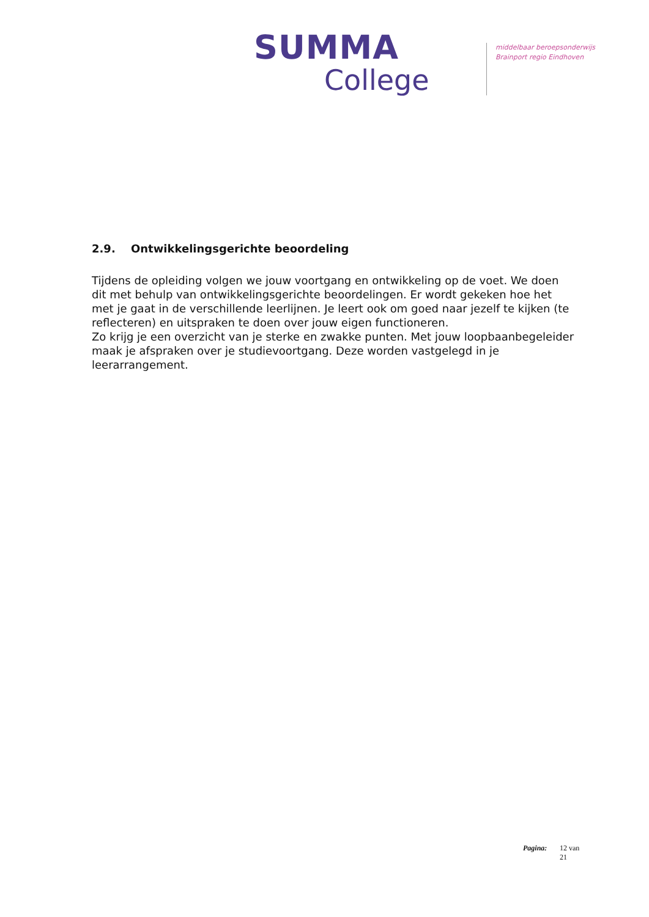SUMMA
College
middelbaar beroepsonderwijs
Brainport regio Eindhoven
2.9. Ontwikkelingsgerichte beoordeling
Tijdens de opleiding volgen we jouw voortgang en ontwikkeling op de voet. We doen dit met behulp van ontwikkelingsgerichte beoordelingen. Er wordt gekeken hoe het met je gaat in de verschillende leerlijnen. Je leert ook om goed naar jezelf te kijken (te reflecteren) en uitspraken te doen over jouw eigen functioneren.
Zo krijg je een overzicht van je sterke en zwakke punten. Met jouw loopbaanbegeleider maak je afspraken over je studievoortgang. Deze worden vastgelegd in je leerarrangement.
Pagina: 12 van 21